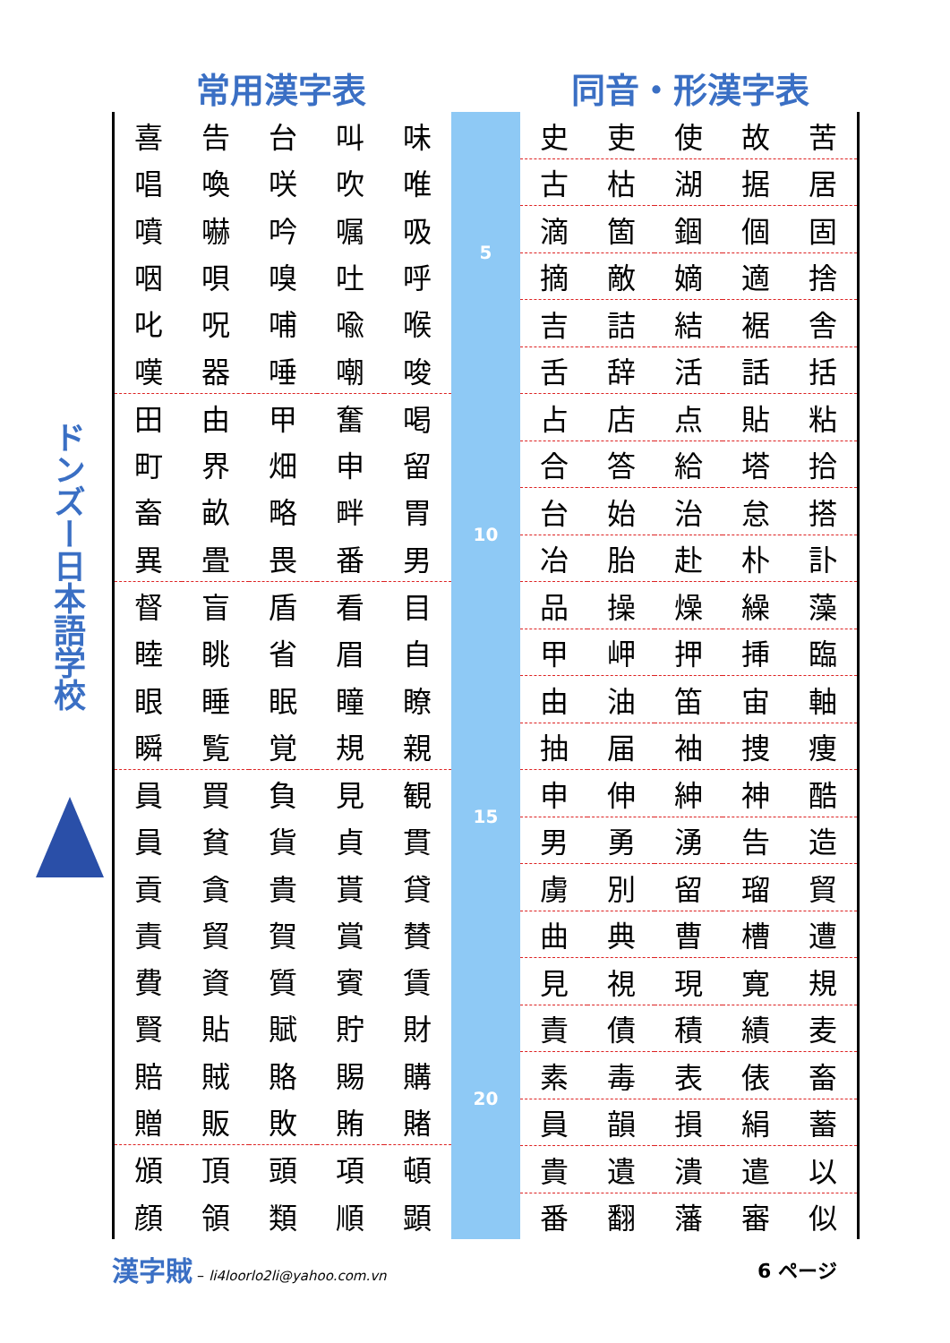ドンズー日本語学校
常用漢字表 同音・形漢字表
| 喜 | 告 | 台 | 叫 | 味 |
| 唱 | 喚 | 咲 | 吹 | 唯 |
| 噴 | 嚇 | 吟 | 嘱 | 吸 |
| 咽 | 唄 | 嗅 | 吐 | 呼 |
| 叱 | 呪 | 哺 | 喩 | 喉 |
| 嘆 | 器 | 唾 | 嘲 | 唆 |
| 田 | 由 | 甲 | 奮 | 喝 |
| 町 | 界 | 畑 | 申 | 留 |
| 畜 | 畝 | 略 | 畔 | 胃 |
| 異 | 畳 | 畏 | 番 | 男 |
| 督 | 盲 | 盾 | 看 | 目 |
| 睦 | 眺 | 省 | 眉 | 自 |
| 眼 | 睡 | 眠 | 瞳 | 瞭 |
| 瞬 | 覧 | 覚 | 規 | 親 |
| 員 | 買 | 負 | 見 | 観 |
| 員 | 貧 | 貨 | 貞 | 貫 |
| 貢 | 貪 | 貴 | 貰 | 貸 |
| 責 | 貿 | 賀 | 賞 | 賛 |
| 費 | 資 | 質 | 賓 | 賃 |
| 賢 | 貼 | 賦 | 貯 | 財 |
| 賠 | 賊 | 賂 | 賜 | 購 |
| 贈 | 販 | 敗 | 賄 | 賭 |
| 頒 | 頂 | 頭 | 項 | 頓 |
| 顔 | 領 | 類 | 順 | 顕 |
5
10
15
20
| 史 | 吏 | 使 | 故 | 苦 |
| 古 | 枯 | 湖 | 据 | 居 |
| 滴 | 箇 | 錮 | 個 | 固 |
| 摘 | 敵 | 嫡 | 適 | 捨 |
| 吉 | 詰 | 結 | 裾 | 舎 |
| 舌 | 辞 | 活 | 話 | 括 |
| 占 | 店 | 点 | 貼 | 粘 |
| 合 | 答 | 給 | 塔 | 拾 |
| 台 | 始 | 治 | 怠 | 搭 |
| 冶 | 胎 | 赴 | 朴 | 訃 |
| 品 | 操 | 燥 | 繰 | 藻 |
| 甲 | 岬 | 押 | 挿 | 臨 |
| 由 | 油 | 笛 | 宙 | 軸 |
| 抽 | 届 | 袖 | 捜 | 痩 |
| 申 | 伸 | 紳 | 神 | 酷 |
| 男 | 勇 | 湧 | 告 | 造 |
| 虜 | 別 | 留 | 瑠 | 貿 |
| 曲 | 典 | 曹 | 槽 | 遭 |
| 見 | 視 | 現 | 寛 | 規 |
| 責 | 債 | 積 | 績 | 麦 |
| 素 | 毒 | 表 | 俵 | 畜 |
| 員 | 韻 | 損 | 絹 | 蓄 |
| 貴 | 遺 | 潰 | 遣 | 以 |
| 番 | 翻 | 藩 | 審 | 似 |
漢字賊 – li4loorlo2li@yahoo.com.vn
6 ページ